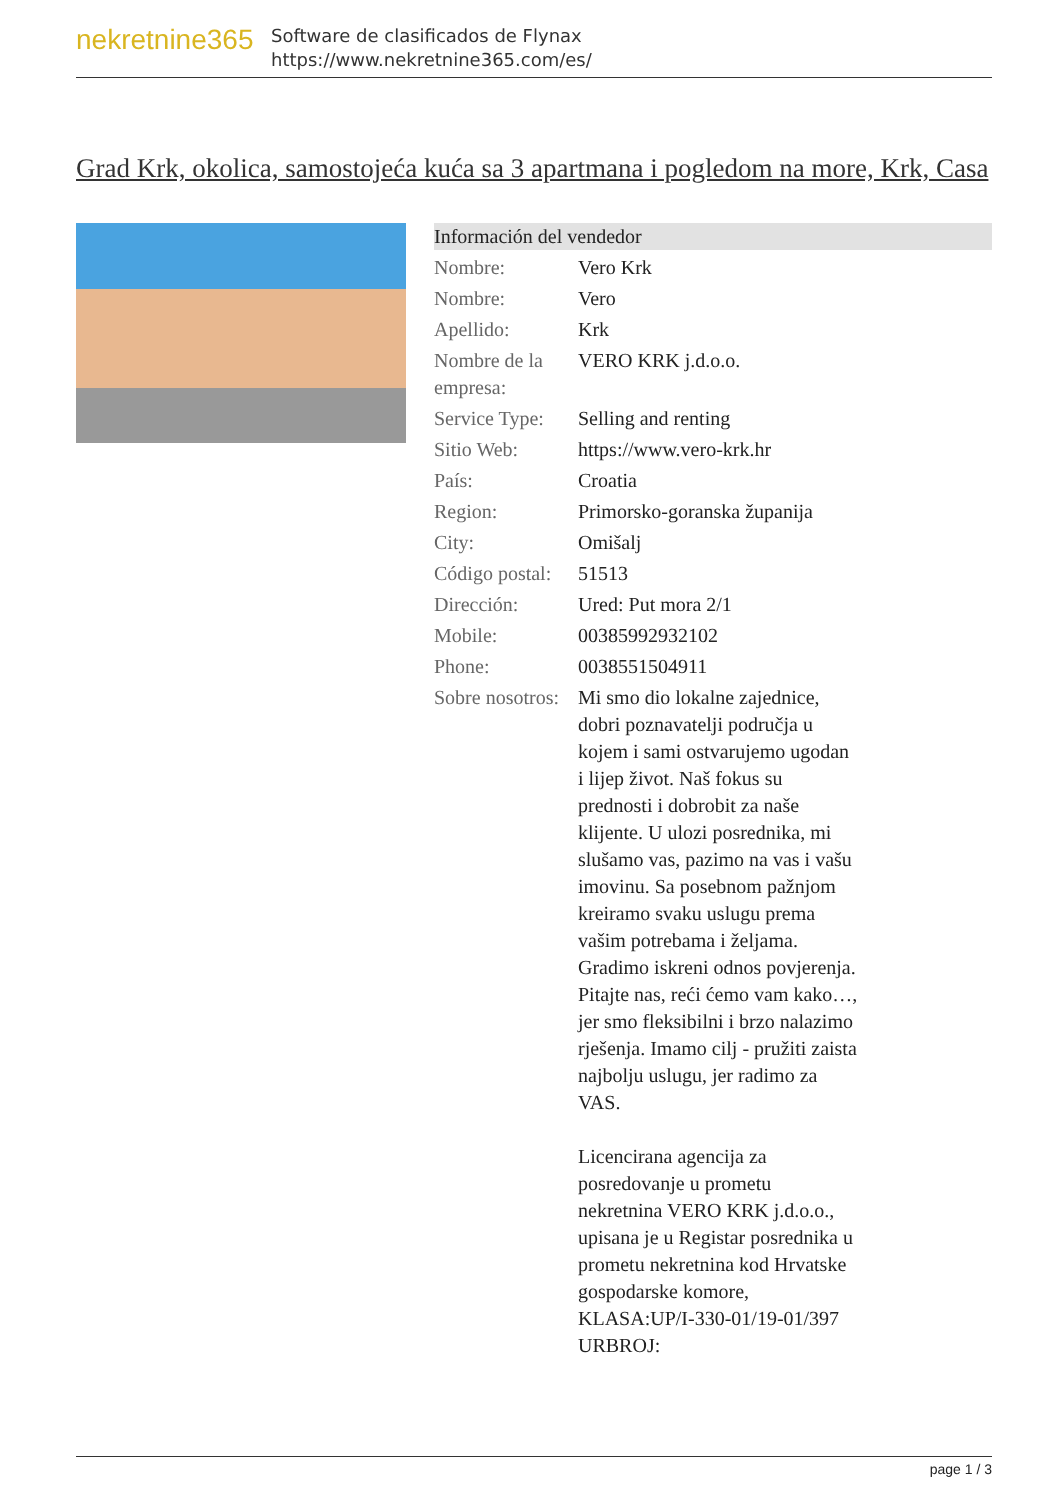nekretnine365
Software de clasificados de Flynax
https://www.nekretnine365.com/es/
Grad Krk, okolica, samostojeća kuća sa 3 apartmana i pogledom na more, Krk, Casa
Información del vendedor
| Nombre: | Vero Krk |
| Nombre: | Vero |
| Apellido: | Krk |
| Nombre de la empresa: | VERO KRK j.d.o.o. |
| Service Type: | Selling and renting |
| Sitio Web: | https://www.vero-krk.hr |
| País: | Croatia |
| Region: | Primorsko-goranska županija |
| City: | Omišalj |
| Código postal: | 51513 |
| Dirección: | Ured: Put mora 2/1 |
| Mobile: | 00385992932102 |
| Phone: | 0038551504911 |
| Sobre nosotros: | Mi smo dio lokalne zajednice, dobri poznavatelji područja u kojem i sami ostvarujemo ugodan i lijep život. Naš fokus su prednosti i dobrobit za naše klijente. U ulozi posrednika, mi slušamo vas, pazimo na vas i vašu imovinu. Sa posebnom pažnjom kreiramo svaku uslugu prema vašim potrebama i željama. Gradimo iskreni odnos povjerenja. Pitajte nas, reći ćemo vam kako…, jer smo fleksibilni i brzo nalazimo rješenja. Imamo cilj - pružiti zaista najbolju uslugu, jer radimo za VAS. Licencirana agencija za posredovanje u prometu nekretnina VERO KRK j.d.o.o., upisana je u Registar posrednika u prometu nekretnina kod Hrvatske gospodarske komore, KLASA:UP/I-330-01/19-01/397 URBROJ: |
page 1 / 3